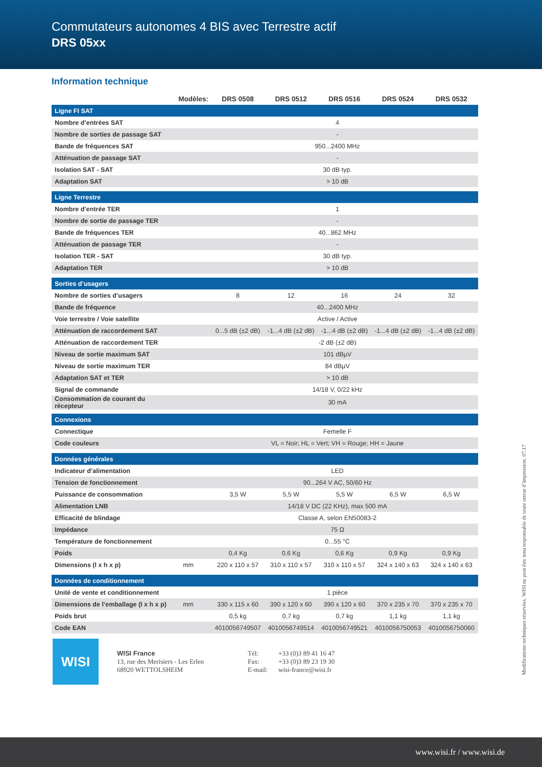Commutateurs autonomes 4 BIS avec Terrestre actif
DRS 05xx
Information technique
| | Modèles: | | DRS 0508 | DRS 0512 | DRS 0516 | DRS 0524 | DRS 0532 |
| --- | --- | --- | --- | --- | --- | --- | --- |
| Ligne FI SAT | | | | | | | |
| Nombre d’entrées SAT | | 4 | | | | | |
| Nombre de sorties de passage SAT | | - | | | | | |
| Bande de fréquences SAT | | 950...2400 MHz | | | | | |
| Atténuation de passage SAT | | - | | | | | |
| Isolation SAT - SAT | | 30 dB typ. | | | | | |
| Adaptation SAT | | > 10 dB | | | | | |
| Ligne Terrestre | | | | | | | |
| Nombre d’entrée TER | | 1 | | | | | |
| Nombre de sortie de passage TER | | - | | | | | |
| Bande de fréquences TER | | 40...862 MHz | | | | | |
| Atténuation de passage TER | | - | | | | | |
| Isolation TER - SAT | | 30 dB typ. | | | | | |
| Adaptation TER | | > 10 dB | | | | | |
| Sorties d’usagers | | | | | | | |
| Nombre de sorties d’usagers | | | 8 | 12 | 16 | 24 | 32 |
| Bande de fréquence | | 40...2400 MHz | | | | | |
| Voie terrestre / Voie satellite | | Active / Active | | | | | |
| Atténuation de raccordement SAT | | | 0...5 dB (±2 dB) | -1...4 dB (±2 dB) | -1...4 dB (±2 dB) | -1...4 dB (±2 dB) | -1...4 dB (±2 dB) |
| Atténuation de raccordement TER | | -2 dB (±2 dB) | | | | | |
| Niveau de sortie maximum SAT | | 101 dBµV | | | | | |
| Niveau de sortie maximum TER | | 84 dBµV | | | | | |
| Adaptation SAT et TER | | > 10 dB | | | | | |
| Signal de commande | | 14/18 V, 0/22 kHz | | | | | |
| Consommation de courant du récepteur | | 30 mA | | | | | |
| Connexions | | | | | | | |
| Connectique | | Femelle F | | | | | |
| Code couleurs | | VL = Noir; HL = Vert; VH = Rouge; HH = Jaune | | | | | |
| Données générales | | | | | | | |
| Indicateur d’alimentation | | LED | | | | | |
| Tension de fonctionnement | | 90...264 V AC, 50/60 Hz | | | | | |
| Puissance de consommation | | | 3,5 W | 5,5 W | 5,5 W | 6,5 W | 6,5 W |
| Alimentation LNB | | 14/18 V DC (22 KHz), max 500 mA | | | | | |
| Efficacité de blindage | | Classe A, selon EN50083-2 | | | | | |
| Impédance | | 75 Ω | | | | | |
| Température de fonctionnement | | 0...55 °C | | | | | |
| Poids | | | 0,4 Kg | 0,6 Kg | 0,6 Kg | 0,9 Kg | 0,9 Kg |
| Dimensions (l x h x p) | mm | | 220 x 110 x 57 | 310 x 110 x 57 | 310 x 110 x 57 | 324 x 140 x 63 | 324 x 140 x 63 |
| Données de conditionnement | | | | | | | |
| Unité de vente et conditionnement | | 1 pièce | | | | | |
| Dimensions de l’emballage (l x h x p) | mm | | 330 x 115 x 60 | 390 x 120 x 60 | 390 x 120 x 60 | 370 x 235 x 70 | 370 x 235 x 70 |
| Poids brut | | | 0,5 kg | 0,7 kg | 0,7 kg | 1,1 kg | 1,1 kg |
| Code EAN | | | 4010056749507 | 4010056749514 | 4010056749521 | 4010056750053 | 4010056750060 |
WISI
WISI France
13, rue des Merisiers - Les Erlen
68920 WETTOLSHEIM
Tél:
Fax:
E-mail:
+33 (0)3 89 41 16 47
+33 (0)3 89 23 19 30
wisi-france@wisi.fr
Modifications techniques réservées. WISI ne peut être tenu responsable de toute erreur d’impression. 07.17
www.wisi.fr / www.wisi.de